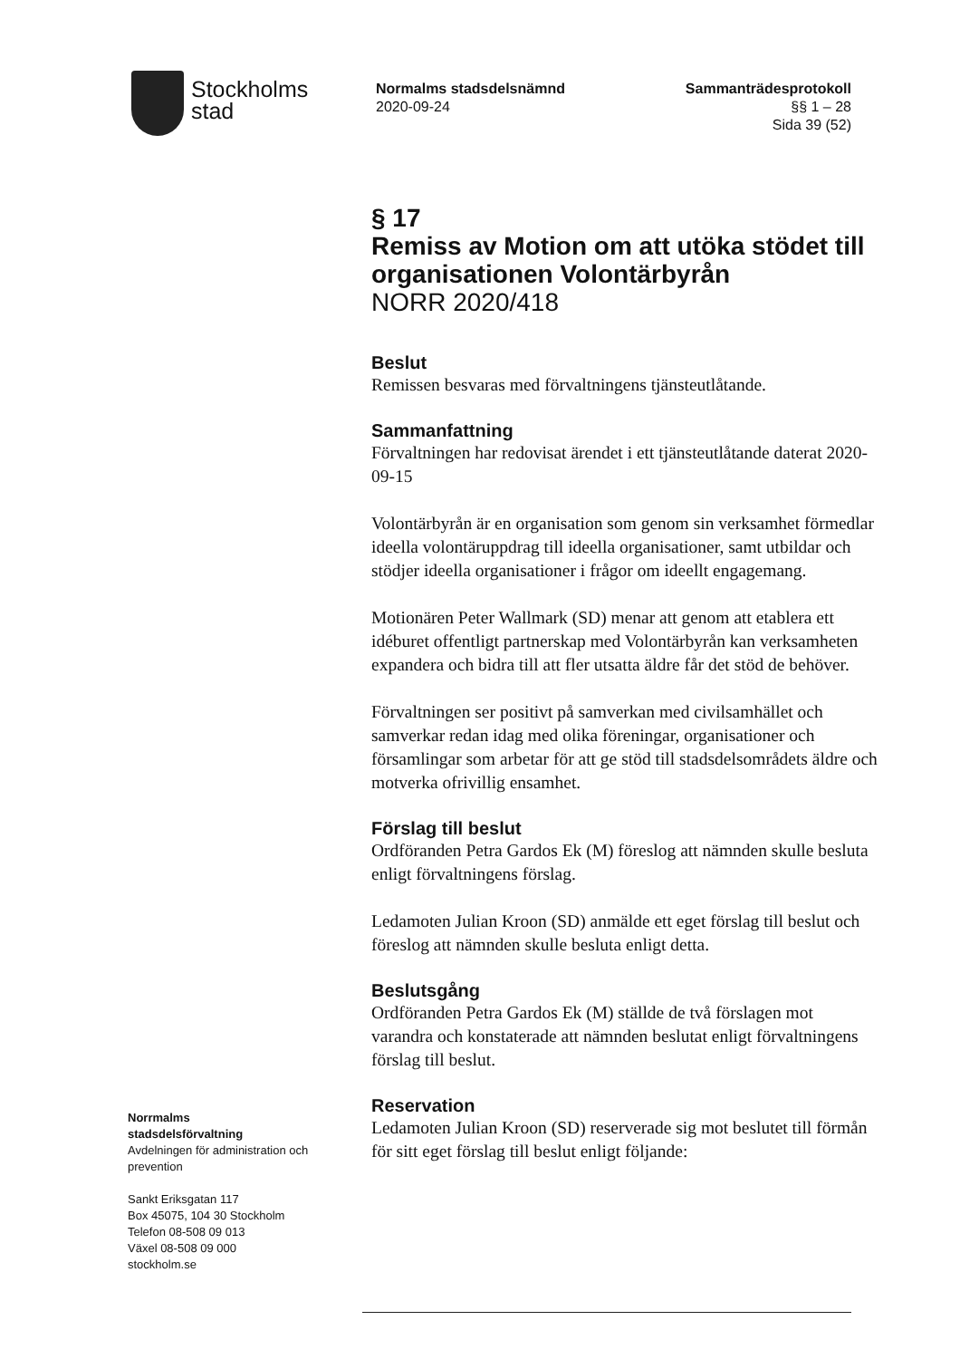Stockholms
stad
Normalms stadsdelsnämnd
2020-09-24
Sammanträdesprotokoll
§§ 1 – 28
Sida 39 (52)
§ 17
Remiss av Motion om att utöka stödet till organisationen Volontärbyrån
NORR 2020/418
Beslut
Remissen besvaras med förvaltningens tjänsteutlåtande.
Sammanfattning
Förvaltningen har redovisat ärendet i ett tjänsteutlåtande daterat 2020-09-15
Volontärbyrån är en organisation som genom sin verksamhet förmedlar ideella volontäruppdrag till ideella organisationer, samt utbildar och stödjer ideella organisationer i frågor om ideellt engagemang.
Motionären Peter Wallmark (SD) menar att genom att etablera ett idéburet offentligt partnerskap med Volontärbyrån kan verksamheten expandera och bidra till att fler utsatta äldre får det stöd de behöver.
Förvaltningen ser positivt på samverkan med civilsamhället och samverkar redan idag med olika föreningar, organisationer och församlingar som arbetar för att ge stöd till stadsdelsområdets äldre och motverka ofrivillig ensamhet.
Förslag till beslut
Ordföranden Petra Gardos Ek (M) föreslog att nämnden skulle besluta enligt förvaltningens förslag.
Ledamoten Julian Kroon (SD) anmälde ett eget förslag till beslut och föreslog att nämnden skulle besluta enligt detta.
Beslutsgång
Ordföranden Petra Gardos Ek (M) ställde de två förslagen mot varandra och konstaterade att nämnden beslutat enligt förvaltningens förslag till beslut.
Reservation
Ledamoten Julian Kroon (SD) reserverade sig mot beslutet till förmån för sitt eget förslag till beslut enligt följande:
Norrmalms
stadsdelsförvaltning
Avdelningen för administration och prevention
Sankt Eriksgatan 117
Box 45075, 104 30 Stockholm
Telefon 08-508 09 013
Växel 08-508 09 000
stockholm.se